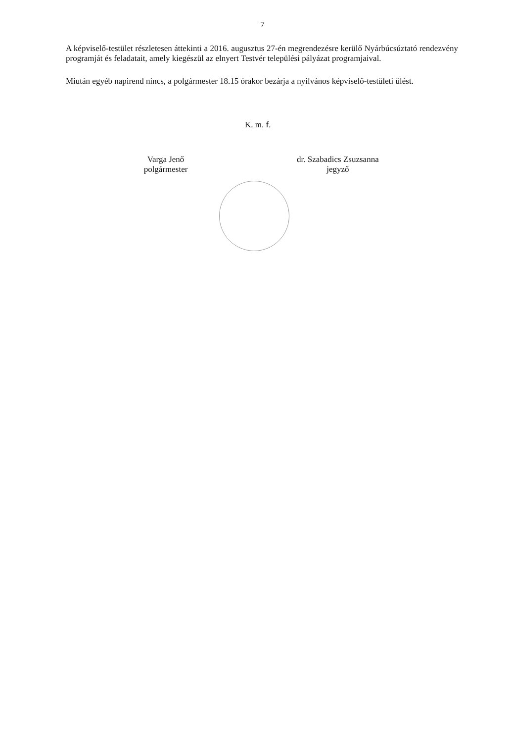7
A képviselő-testület részletesen áttekinti a 2016. augusztus 27-én megrendezésre kerülő Nyárbúcsúztató rendezvény programját és feladatait, amely kiegészül az elnyert Testvér települési pályázat programjaival.
Miután egyéb napirend nincs, a polgármester 18.15 órakor bezárja a nyilvános képviselő-testületi ülést.
K. m. f.
Varga Jenő
polgármester
dr. Szabadics Zsuzsanna
jegyző